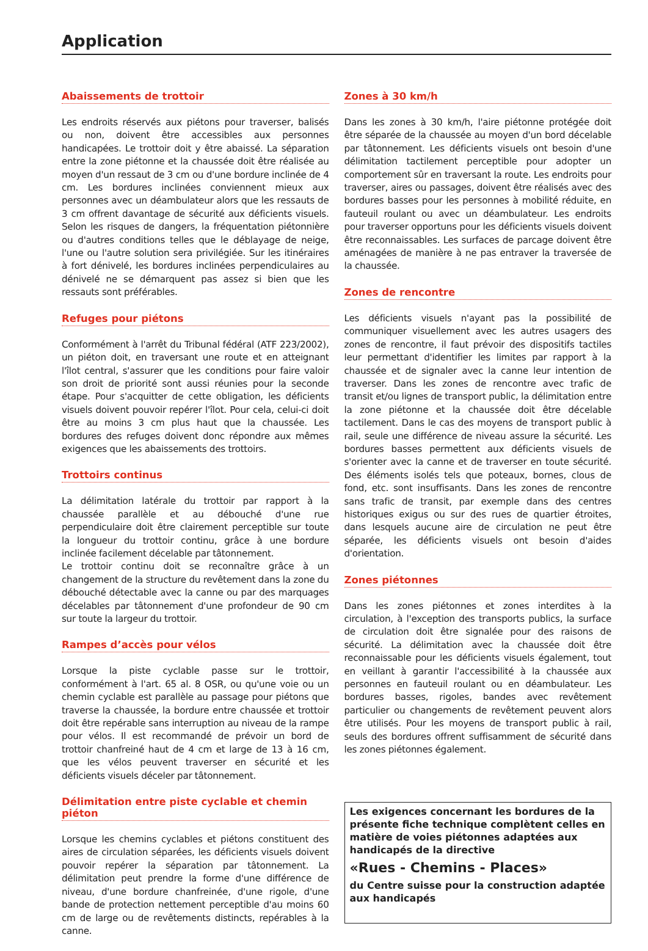Application
Abaissements de trottoir
Les endroits réservés aux piétons pour traverser, balisés ou non, doivent être accessibles aux personnes handicapées. Le trottoir doit y être abaissé. La séparation entre la zone piétonne et la chaussée doit être réalisée au moyen d'un ressaut de 3 cm ou d'une bordure inclinée de 4 cm. Les bordures inclinées conviennent mieux aux personnes avec un déambulateur alors que les ressauts de 3 cm offrent davantage de sécurité aux déficients visuels. Selon les risques de dangers, la fréquentation piétonnière ou d'autres conditions telles que le déblayage de neige, l'une ou l'autre solution sera privilégiée. Sur les itinéraires à fort dénivelé, les bordures inclinées perpendiculaires au dénivelé ne se démarquent pas assez si bien que les ressauts sont préférables.
Refuges pour piétons
Conformément à l'arrêt du Tribunal fédéral (ATF 223/2002), un piéton doit, en traversant une route et en atteignant l'îlot central, s'assurer que les conditions pour faire valoir son droit de priorité sont aussi réunies pour la seconde étape. Pour s'acquitter de cette obligation, les déficients visuels doivent pouvoir repérer l'îlot. Pour cela, celui-ci doit être au moins 3 cm plus haut que la chaussée. Les bordures des refuges doivent donc répondre aux mêmes exigences que les abaissements des trottoirs.
Trottoirs continus
La délimitation latérale du trottoir par rapport à la chaussée parallèle et au débouché d'une rue perpendiculaire doit être clairement perceptible sur toute la longueur du trottoir continu, grâce à une bordure inclinée facilement décelable par tâtonnement.
Le trottoir continu doit se reconnaître grâce à un changement de la structure du revêtement dans la zone du débouché détectable avec la canne ou par des marquages décelables par tâtonnement d'une profondeur de 90 cm sur toute la largeur du trottoir.
Rampes d’accès pour vélos
Lorsque la piste cyclable passe sur le trottoir, conformément à l'art. 65 al. 8 OSR, ou qu'une voie ou un chemin cyclable est parallèle au passage pour piétons que traverse la chaussée, la bordure entre chaussée et trottoir doit être repérable sans interruption au niveau de la rampe pour vélos. Il est recommandé de prévoir un bord de trottoir chanfreiné haut de 4 cm et large de 13 à 16 cm, que les vélos peuvent traverser en sécurité et les déficients visuels déceler par tâtonnement.
Délimitation entre piste cyclable et chemin piéton
Lorsque les chemins cyclables et piétons constituent des aires de circulation séparées, les déficients visuels doivent pouvoir repérer la séparation par tâtonnement. La délimitation peut prendre la forme d'une différence de niveau, d'une bordure chanfreinée, d'une rigole, d'une bande de protection nettement perceptible d'au moins 60 cm de large ou de revêtements distincts, repérables à la canne.
Zones à 30 km/h
Dans les zones à 30 km/h, l'aire piétonne protégée doit être séparée de la chaussée au moyen d'un bord décelable par tâtonnement. Les déficients visuels ont besoin d'une délimitation tactilement perceptible pour adopter un comportement sûr en traversant la route. Les endroits pour traverser, aires ou passages, doivent être réalisés avec des bordures basses pour les personnes à mobilité réduite, en fauteuil roulant ou avec un déambulateur. Les endroits pour traverser opportuns pour les déficients visuels doivent être reconnaissables. Les surfaces de parcage doivent être aménagées de manière à ne pas entraver la traversée de la chaussée.
Zones de rencontre
Les déficients visuels n'ayant pas la possibilité de communiquer visuellement avec les autres usagers des zones de rencontre, il faut prévoir des dispositifs tactiles leur permettant d'identifier les limites par rapport à la chaussée et de signaler avec la canne leur intention de traverser. Dans les zones de rencontre avec trafic de transit et/ou lignes de transport public, la délimitation entre la zone piétonne et la chaussée doit être décelable tactilement. Dans le cas des moyens de transport public à rail, seule une différence de niveau assure la sécurité. Les bordures basses permettent aux déficients visuels de s'orienter avec la canne et de traverser en toute sécurité. Des éléments isolés tels que poteaux, bornes, clous de fond, etc. sont insuffisants. Dans les zones de rencontre sans trafic de transit, par exemple dans des centres historiques exigus ou sur des rues de quartier étroites, dans lesquels aucune aire de circulation ne peut être séparée, les déficients visuels ont besoin d'aides d'orientation.
Zones piétonnes
Dans les zones piétonnes et zones interdites à la circulation, à l'exception des transports publics, la surface de circulation doit être signalée pour des raisons de sécurité. La délimitation avec la chaussée doit être reconnaissable pour les déficients visuels également, tout en veillant à garantir l'accessibilité à la chaussée aux personnes en fauteuil roulant ou en déambulateur. Les bordures basses, rigoles, bandes avec revêtement particulier ou changements de revêtement peuvent alors être utilisés. Pour les moyens de transport public à rail, seuls des bordures offrent suffisamment de sécurité dans les zones piétonnes également.
Les exigences concernant les bordures de la présente fiche technique complètent celles en matière de voies piétonnes adaptées aux handicapés de la directive
«Rues - Chemins - Places»
du Centre suisse pour la construction adaptée aux handicapés